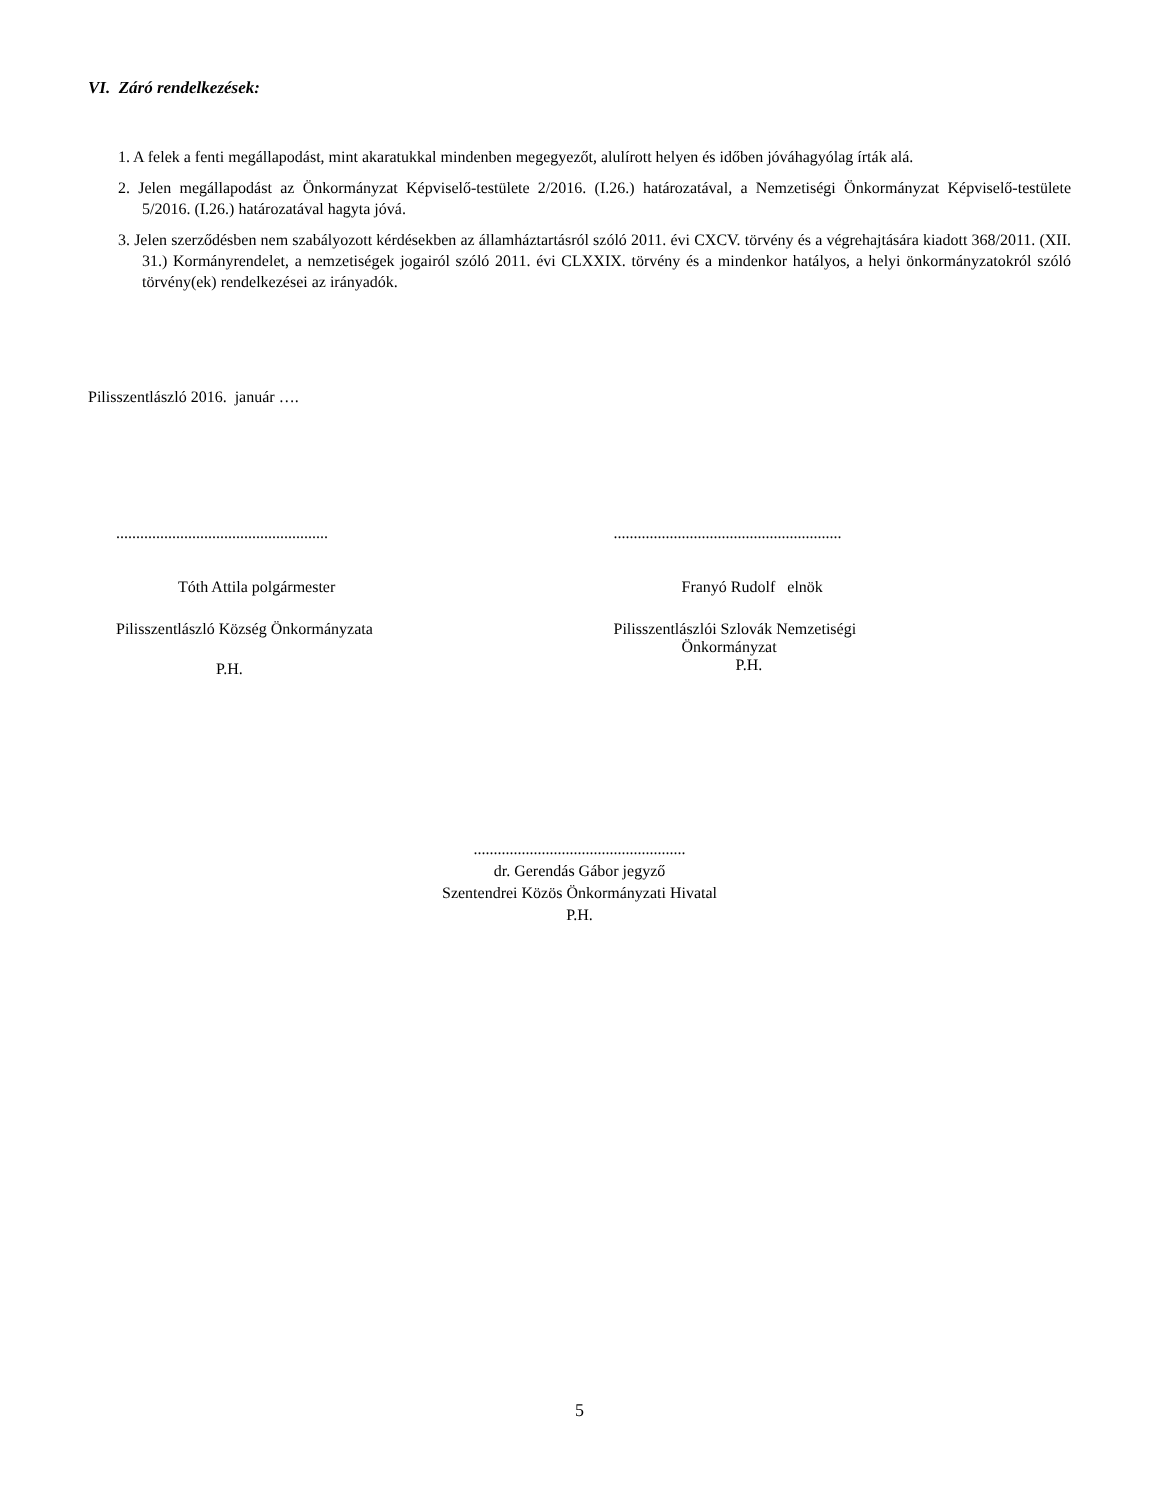VI. Záró rendelkezések:
1. A felek a fenti megállapodást, mint akaratukkal mindenben megegyezőt, alulírott helyen és időben jóváhagyólag írták alá.
2. Jelen megállapodást az Önkormányzat Képviselő-testülete 2/2016. (I.26.) határozatával, a Nemzetiségi Önkormányzat Képviselő-testülete 5/2016. (I.26.) határozatával hagyta jóvá.
3. Jelen szerződésben nem szabályozott kérdésekben az államháztartásról szóló 2011. évi CXCV. törvény és a végrehajtására kiadott 368/2011. (XII. 31.) Kormányrendelet, a nemzetiségek jogairól szóló 2011. évi CLXXIX. törvény és a mindenkor hatályos, a helyi önkormányzatokról szóló törvény(ek) rendelkezései az irányadók.
Pilisszentlászló 2016. január ….
.....................................................
Tóth Attila polgármester
Pilisszentlászló Község Önkormányzata
P.H.
.........................................................
Franyó Rudolf elnök
Pilisszentlászlói Szlovák Nemzetiségi
Önkormányzat
P.H.
.....................................................
dr. Gerendás Gábor jegyző
Szentendrei Közös Önkormányzati Hivatal
P.H.
5